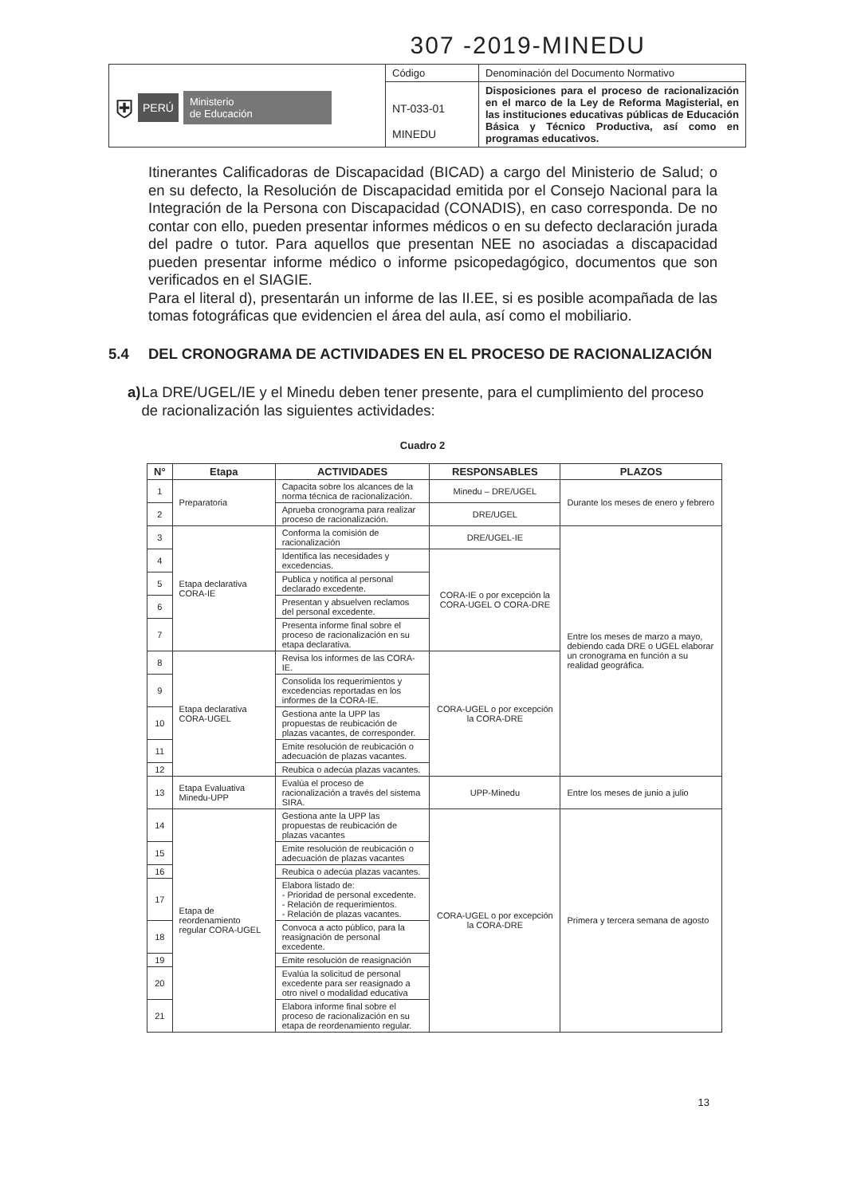307 -2019-MINEDU
| ⛨ PERÚ Ministerio de Educación | Código | Denominación del Documento Normativo |
| | NT-033-01 MINEDU | Disposiciones para el proceso de racionalización en el marco de la Ley de Reforma Magisterial, en las instituciones educativas públicas de Educación Básica y Técnico Productiva, así como en programas educativos. |
Itinerantes Calificadoras de Discapacidad (BICAD) a cargo del Ministerio de Salud; o en su defecto, la Resolución de Discapacidad emitida por el Consejo Nacional para la Integración de la Persona con Discapacidad (CONADIS), en caso corresponda. De no contar con ello, pueden presentar informes médicos o en su defecto declaración jurada del padre o tutor. Para aquellos que presentan NEE no asociadas a discapacidad pueden presentar informe médico o informe psicopedagógico, documentos que son verificados en el SIAGIE.
Para el literal d), presentarán un informe de las II.EE, si es posible acompañada de las tomas fotográficas que evidencien el área del aula, así como el mobiliario.
5.4 DEL CRONOGRAMA DE ACTIVIDADES EN EL PROCESO DE RACIONALIZACIÓN
a) La DRE/UGEL/IE y el Minedu deben tener presente, para el cumplimiento del proceso de racionalización las siguientes actividades:
Cuadro 2
| N° | Etapa | ACTIVIDADES | RESPONSABLES | PLAZOS |
| --- | --- | --- | --- | --- |
| 1 | Preparatoria | Capacita sobre los alcances de la norma técnica de racionalización. | Minedu – DRE/UGEL | Durante los meses de enero y febrero |
| 2 | | Aprueba cronograma para realizar proceso de racionalización. | DRE/UGEL | |
| 3 | Etapa declarativa CORA-IE | Conforma la comisión de racionalización | DRE/UGEL-IE | Entre los meses de marzo a mayo, debiendo cada DRE o UGEL elaborar un cronograma en función a su realidad geográfica. |
| 4 | | Identifica las necesidades y excedencias. | CORA-IE o por excepción la CORA-UGEL O CORA-DRE | |
| 5 | | Publica y notifica al personal declarado excedente. | | |
| 6 | | Presentan y absuelven reclamos del personal excedente. | | |
| 7 | | Presenta informe final sobre el proceso de racionalización en su etapa declarativa. | | |
| 8 | Etapa declarativa CORA-UGEL | Revisa los informes de las CORA-IE. | CORA-UGEL o por excepción la CORA-DRE | |
| 9 | | Consolida los requerimientos y excedencias reportadas en los informes de la CORA-IE. | | |
| 10 | | Gestiona ante la UPP las propuestas de reubicación de plazas vacantes, de corresponder. | | |
| 11 | | Emite resolución de reubicación o adecuación de plazas vacantes. | | |
| 12 | | Reubica o adecúa plazas vacantes. | | |
| 13 | Etapa Evaluativa Minedu-UPP | Evalúa el proceso de racionalización a través del sistema SIRA. | UPP-Minedu | Entre los meses de junio a julio |
| 14 | Etapa de reordenamiento regular CORA-UGEL | Gestiona ante la UPP las propuestas de reubicación de plazas vacantes | CORA-UGEL o por excepción la CORA-DRE | Primera y tercera semana de agosto |
| 15 | | Emite resolución de reubicación o adecuación de plazas vacantes | | |
| 16 | | Reubica o adecúa plazas vacantes. | | |
| 17 | | Elabora listado de: - Prioridad de personal excedente. - Relación de requerimientos. - Relación de plazas vacantes. | | |
| 18 | | Convoca a acto público, para la reasignación de personal excedente. | | |
| 19 | | Emite resolución de reasignación | | |
| 20 | | Evalúa la solicitud de personal excedente para ser reasignado a otro nivel o modalidad educativa | | |
| 21 | | Elabora informe final sobre el proceso de racionalización en su etapa de reordenamiento regular. | | |
13